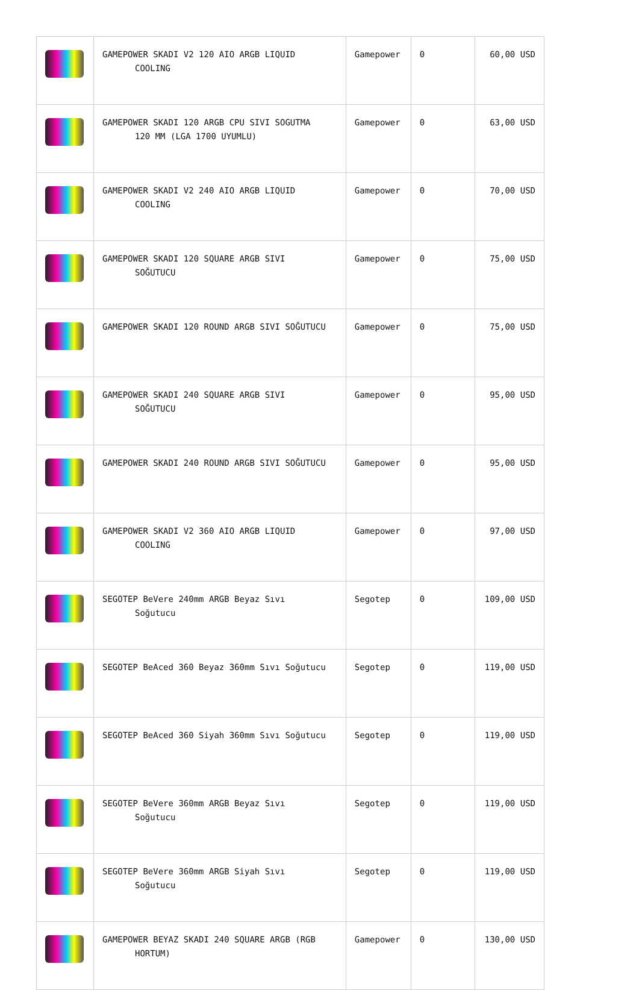| | GAMEPOWER SKADI V2 120 AIO ARGB LIQUID COOLING | Gamepower | 0 | 60,00 USD |
| | GAMEPOWER SKADI 120 ARGB CPU SIVI SOGUTMA 120 MM (LGA 1700 UYUMLU) | Gamepower | 0 | 63,00 USD |
| | GAMEPOWER SKADI V2 240 AIO ARGB LIQUID COOLING | Gamepower | 0 | 70,00 USD |
| | GAMEPOWER SKADI 120 SQUARE ARGB SIVI SOĞUTUCU | Gamepower | 0 | 75,00 USD |
| | GAMEPOWER SKADI 120 ROUND ARGB SIVI SOĞUTUCU | Gamepower | 0 | 75,00 USD |
| | GAMEPOWER SKADI 240 SQUARE ARGB SIVI SOĞUTUCU | Gamepower | 0 | 95,00 USD |
| | GAMEPOWER SKADI 240 ROUND ARGB SIVI SOĞUTUCU | Gamepower | 0 | 95,00 USD |
| | GAMEPOWER SKADI V2 360 AIO ARGB LIQUID COOLING | Gamepower | 0 | 97,00 USD |
| | SEGOTEP BeVere 240mm ARGB Beyaz Sıvı Soğutucu | Segotep | 0 | 109,00 USD |
| | SEGOTEP BeAced 360 Beyaz 360mm Sıvı Soğutucu | Segotep | 0 | 119,00 USD |
| | SEGOTEP BeAced 360 Siyah 360mm Sıvı Soğutucu | Segotep | 0 | 119,00 USD |
| | SEGOTEP BeVere 360mm ARGB Beyaz Sıvı Soğutucu | Segotep | 0 | 119,00 USD |
| | SEGOTEP BeVere 360mm ARGB Siyah Sıvı Soğutucu | Segotep | 0 | 119,00 USD |
| | GAMEPOWER BEYAZ SKADI 240 SQUARE ARGB (RGB HORTUM) | Gamepower | 0 | 130,00 USD |